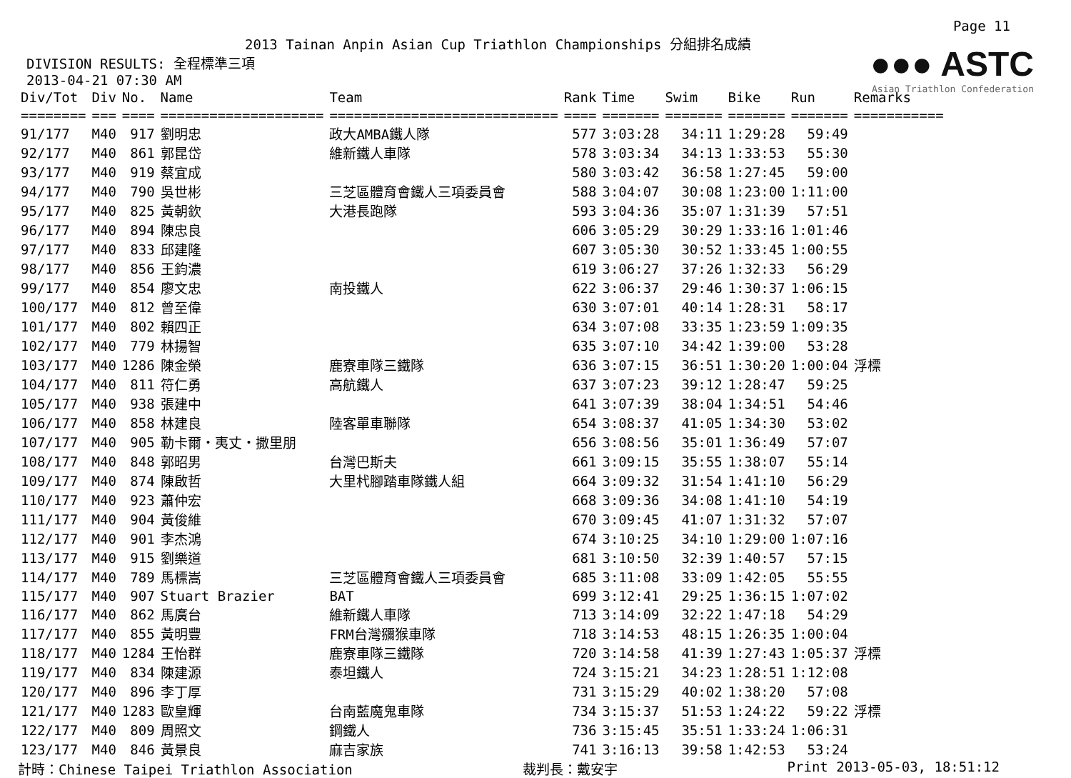Page 11
2013 Tainan Anpin Asian Cup Triathlon Championships 分組排名成績
●●● ASTC
Asian Triathlon Confederation
DIVISION RESULTS: 全程標準三項
2013-04-21 07:30 AM
| Div/Tot | Div | No. | Name | Team | Rank | Time | Swim | Bike | Run | Remarks |
| --- | --- | --- | --- | --- | --- | --- | --- | --- | --- | --- |
| ======== | === | ==== | ==================== | ============================ | ==== | ======= | ======= | ======= | ======= | =========== |
| 91/177 | M40 | 917 | 劉明忠 | 政大AMBA鐵人隊 | 577 | 3:03:28 | 34:11 | 1:29:28 | 59:49 | |
| 92/177 | M40 | 861 | 郭昆岱 | 維新鐵人車隊 | 578 | 3:03:34 | 34:13 | 1:33:53 | 55:30 | |
| 93/177 | M40 | 919 | 蔡宜成 | | 580 | 3:03:42 | 36:58 | 1:27:45 | 59:00 | |
| 94/177 | M40 | 790 | 吳世彬 | 三芝區體育會鐵人三項委員會 | 588 | 3:04:07 | 30:08 | 1:23:00 | 1:11:00 | |
| 95/177 | M40 | 825 | 黃朝欽 | 大港長跑隊 | 593 | 3:04:36 | 35:07 | 1:31:39 | 57:51 | |
| 96/177 | M40 | 894 | 陳忠良 | | 606 | 3:05:29 | 30:29 | 1:33:16 | 1:01:46 | |
| 97/177 | M40 | 833 | 邱建隆 | | 607 | 3:05:30 | 30:52 | 1:33:45 | 1:00:55 | |
| 98/177 | M40 | 856 | 王鈞濃 | | 619 | 3:06:27 | 37:26 | 1:32:33 | 56:29 | |
| 99/177 | M40 | 854 | 廖文忠 | 南投鐵人 | 622 | 3:06:37 | 29:46 | 1:30:37 | 1:06:15 | |
| 100/177 | M40 | 812 | 曾至偉 | | 630 | 3:07:01 | 40:14 | 1:28:31 | 58:17 | |
| 101/177 | M40 | 802 | 賴四正 | | 634 | 3:07:08 | 33:35 | 1:23:59 | 1:09:35 | |
| 102/177 | M40 | 779 | 林揚智 | | 635 | 3:07:10 | 34:42 | 1:39:00 | 53:28 | |
| 103/177 | M40 | 1286 | 陳金榮 | 鹿寮車隊三鐵隊 | 636 | 3:07:15 | 36:51 | 1:30:20 | 1:00:04 | 浮標 |
| 104/177 | M40 | 811 | 符仁勇 | 高航鐵人 | 637 | 3:07:23 | 39:12 | 1:28:47 | 59:25 | |
| 105/177 | M40 | 938 | 張建中 | | 641 | 3:07:39 | 38:04 | 1:34:51 | 54:46 | |
| 106/177 | M40 | 858 | 林建良 | 陸客單車聯隊 | 654 | 3:08:37 | 41:05 | 1:34:30 | 53:02 | |
| 107/177 | M40 | 905 | 勒卡爾・夷丈・撒里朋 | | 656 | 3:08:56 | 35:01 | 1:36:49 | 57:07 | |
| 108/177 | M40 | 848 | 郭昭男 | 台灣巴斯夫 | 661 | 3:09:15 | 35:55 | 1:38:07 | 55:14 | |
| 109/177 | M40 | 874 | 陳啟哲 | 大里杙腳踏車隊鐵人組 | 664 | 3:09:32 | 31:54 | 1:41:10 | 56:29 | |
| 110/177 | M40 | 923 | 蕭仲宏 | | 668 | 3:09:36 | 34:08 | 1:41:10 | 54:19 | |
| 111/177 | M40 | 904 | 黃俊維 | | 670 | 3:09:45 | 41:07 | 1:31:32 | 57:07 | |
| 112/177 | M40 | 901 | 李杰鴻 | | 674 | 3:10:25 | 34:10 | 1:29:00 | 1:07:16 | |
| 113/177 | M40 | 915 | 劉樂道 | | 681 | 3:10:50 | 32:39 | 1:40:57 | 57:15 | |
| 114/177 | M40 | 789 | 馬標嵩 | 三芝區體育會鐵人三項委員會 | 685 | 3:11:08 | 33:09 | 1:42:05 | 55:55 | |
| 115/177 | M40 | 907 | Stuart Brazier | BAT | 699 | 3:12:41 | 29:25 | 1:36:15 | 1:07:02 | |
| 116/177 | M40 | 862 | 馬廣台 | 維新鐵人車隊 | 713 | 3:14:09 | 32:22 | 1:47:18 | 54:29 | |
| 117/177 | M40 | 855 | 黃明豐 | FRM台灣獼猴車隊 | 718 | 3:14:53 | 48:15 | 1:26:35 | 1:00:04 | |
| 118/177 | M40 | 1284 | 王怡群 | 鹿寮車隊三鐵隊 | 720 | 3:14:58 | 41:39 | 1:27:43 | 1:05:37 | 浮標 |
| 119/177 | M40 | 834 | 陳建源 | 泰坦鐵人 | 724 | 3:15:21 | 34:23 | 1:28:51 | 1:12:08 | |
| 120/177 | M40 | 896 | 李丁厚 | | 731 | 3:15:29 | 40:02 | 1:38:20 | 57:08 | |
| 121/177 | M40 | 1283 | 歐皇輝 | 台南藍魔鬼車隊 | 734 | 3:15:37 | 51:53 | 1:24:22 | 59:22 | 浮標 |
| 122/177 | M40 | 809 | 周照文 | 鋼鐵人 | 736 | 3:15:45 | 35:51 | 1:33:24 | 1:06:31 | |
| 123/177 | M40 | 846 | 黃景良 | 麻吉家族 | 741 | 3:16:13 | 39:58 | 1:42:53 | 53:24 | |
計時：Chinese Taipei Triathlon Association 裁判長：戴安宇 Print 2013-05-03, 18:51:12